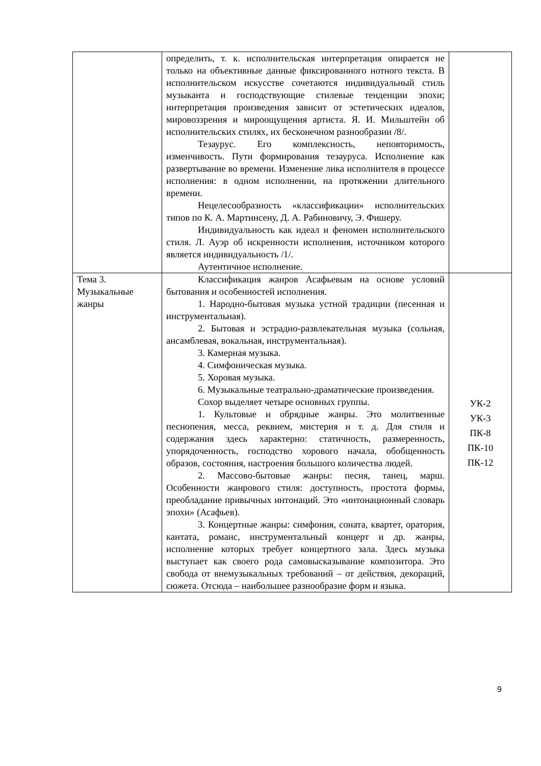| | определить, т. к. исполнительская интерпретация опирается не только на объективные данные фиксированного нотного текста. В исполнительском искусстве сочетаются индивидуальный стиль музыканта и господствующие стилевые тенденции эпохи; интерпретация произведения зависит от эстетических идеалов, мировоззрения и мироощущения артиста. Я. И. Мильштейн об исполнительских стилях, их бесконечном разнообразии /8/. Тезаурус. Его комплексность, неповторимость, изменчивость. Пути формирования тезауруса. Исполнение как развертывание во времени. Изменение лика исполнителя в процессе исполнения: в одном исполнении, на протяжении длительного времени. Нецелесообразность «классификации» исполнительских типов по К. А. Мартинсену, Д. А. Рабиновичу, Э. Фишеру. Индивидуальность как идеал и феномен исполнительского стиля. Л. Ауэр об искренности исполнения, источником которого является индивидуальность /1/. Аутентичное исполнение. | |
| Тема 3. Музыкальные жанры | Классификация жанров Асафьевым на основе условий бытования и особенностей исполнения. 1. Народно-бытовая музыка устной традиции (песенная и инструментальная). 2. Бытовая и эстрадно-развлекательная музыка (сольная, ансамблевая, вокальная, инструментальная). 3. Камерная музыка. 4. Симфоническая музыка. 5. Хоровая музыка. 6. Музыкальные театрально-драматические произведения. Сохор выделяет четыре основных группы. 1. Культовые и обрядные жанры. Это молитвенные песнопения, месса, реквием, мистерия и т. д. Для стиля и содержания здесь характерно: статичность, размеренность, упорядоченность, господство хорового начала, обобщенность образов, состояния, настроения большого количества людей. 2. Массово-бытовые жанры: песня, танец, марш. Особенности жанрового стиля: доступность, простота формы, преобладание привычных интонаций. Это «интонационный словарь эпохи» (Асафьев). 3. Концертные жанры: симфония, соната, квартет, оратория, кантата, романс, инструментальный концерт и др. жанры, исполнение которых требует концертного зала. Здесь музыка выступает как своего рода самовысказывание композитора. Это свобода от внемузыкальных требований – от действия, декораций, сюжета. Отсюда – наибольшее разнообразие форм и языка. | УК-2 УК-3 ПК-8 ПК-10 ПК-12 |
9